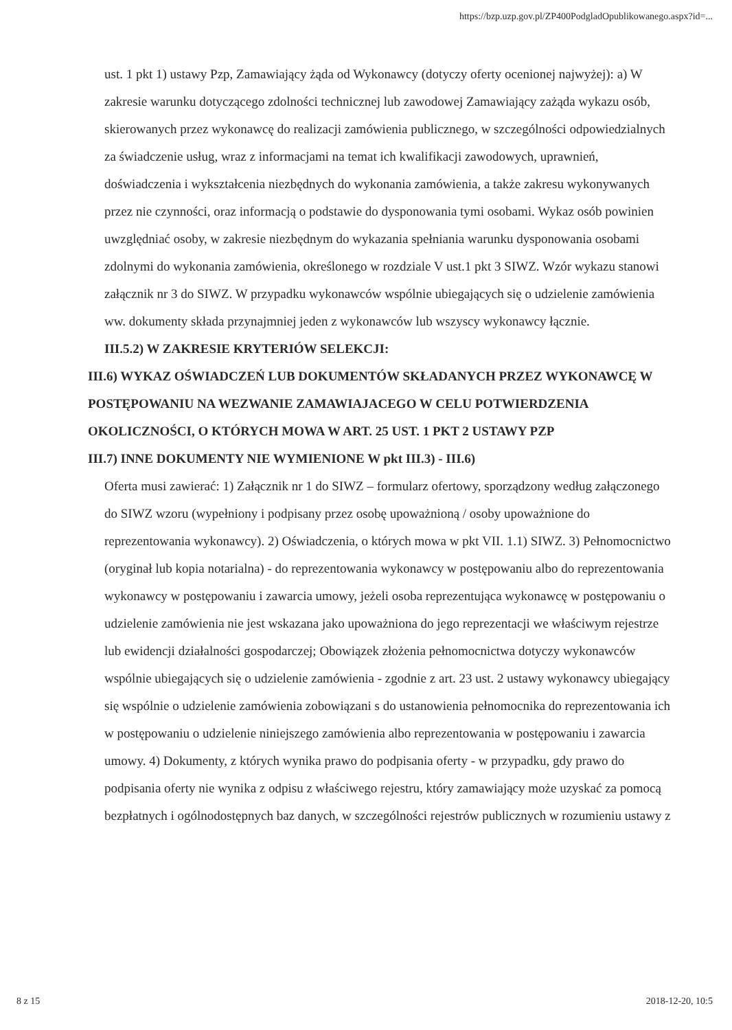https://bzp.uzp.gov.pl/ZP400PodgladOpublikowanego.aspx?id=...
ust. 1 pkt 1) ustawy Pzp, Zamawiający żąda od Wykonawcy (dotyczy oferty ocenionej najwyżej): a) W zakresie warunku dotyczącego zdolności technicznej lub zawodowej Zamawiający zażąda wykazu osób, skierowanych przez wykonawcę do realizacji zamówienia publicznego, w szczególności odpowiedzialnych za świadczenie usług, wraz z informacjami na temat ich kwalifikacji zawodowych, uprawnień, doświadczenia i wykształcenia niezbędnych do wykonania zamówienia, a także zakresu wykonywanych przez nie czynności, oraz informacją o podstawie do dysponowania tymi osobami. Wykaz osób powinien uwzględniać osoby, w zakresie niezbędnym do wykazania spełniania warunku dysponowania osobami zdolnymi do wykonania zamówienia, określonego w rozdziale V ust.1 pkt 3 SIWZ. Wzór wykazu stanowi załącznik nr 3 do SIWZ. W przypadku wykonawców wspólnie ubiegających się o udzielenie zamówienia ww. dokumenty składa przynajmniej jeden z wykonawców lub wszyscy wykonawcy łącznie.
III.5.2) W ZAKRESIE KRYTERIÓW SELEKCJI:
III.6) WYKAZ OŚWIADCZEŃ LUB DOKUMENTÓW SKŁADANYCH PRZEZ WYKONAWCĘ W POSTĘPOWANIU NA WEZWANIE ZAMAWIAJACEGO W CELU POTWIERDZENIA OKOLICZNOŚCI, O KTÓRYCH MOWA W ART. 25 UST. 1 PKT 2 USTAWY PZP
III.7) INNE DOKUMENTY NIE WYMIENIONE W pkt III.3) - III.6)
Oferta musi zawierać: 1) Załącznik nr 1 do SIWZ – formularz ofertowy, sporządzony według załączonego do SIWZ wzoru (wypełniony i podpisany przez osobę upoważnioną / osoby upoważnione do reprezentowania wykonawcy). 2) Oświadczenia, o których mowa w pkt VII. 1.1) SIWZ. 3) Pełnomocnictwo (oryginał lub kopia notarialna) - do reprezentowania wykonawcy w postępowaniu albo do reprezentowania wykonawcy w postępowaniu i zawarcia umowy, jeżeli osoba reprezentująca wykonawcę w postępowaniu o udzielenie zamówienia nie jest wskazana jako upoważniona do jego reprezentacji we właściwym rejestrze lub ewidencji działalności gospodarczej; Obowiązek złożenia pełnomocnictwa dotyczy wykonawców wspólnie ubiegających się o udzielenie zamówienia - zgodnie z art. 23 ust. 2 ustawy wykonawcy ubiegający się wspólnie o udzielenie zamówienia zobowiązani s do ustanowienia pełnomocnika do reprezentowania ich w postępowaniu o udzielenie niniejszego zamówienia albo reprezentowania w postępowaniu i zawarcia umowy. 4) Dokumenty, z których wynika prawo do podpisania oferty - w przypadku, gdy prawo do podpisania oferty nie wynika z odpisu z właściwego rejestru, który zamawiający może uzyskać za pomocą bezpłatnych i ogólnodostępnych baz danych, w szczególności rejestrów publicznych w rozumieniu ustawy z
8 z 15 2018-12-20, 10:5